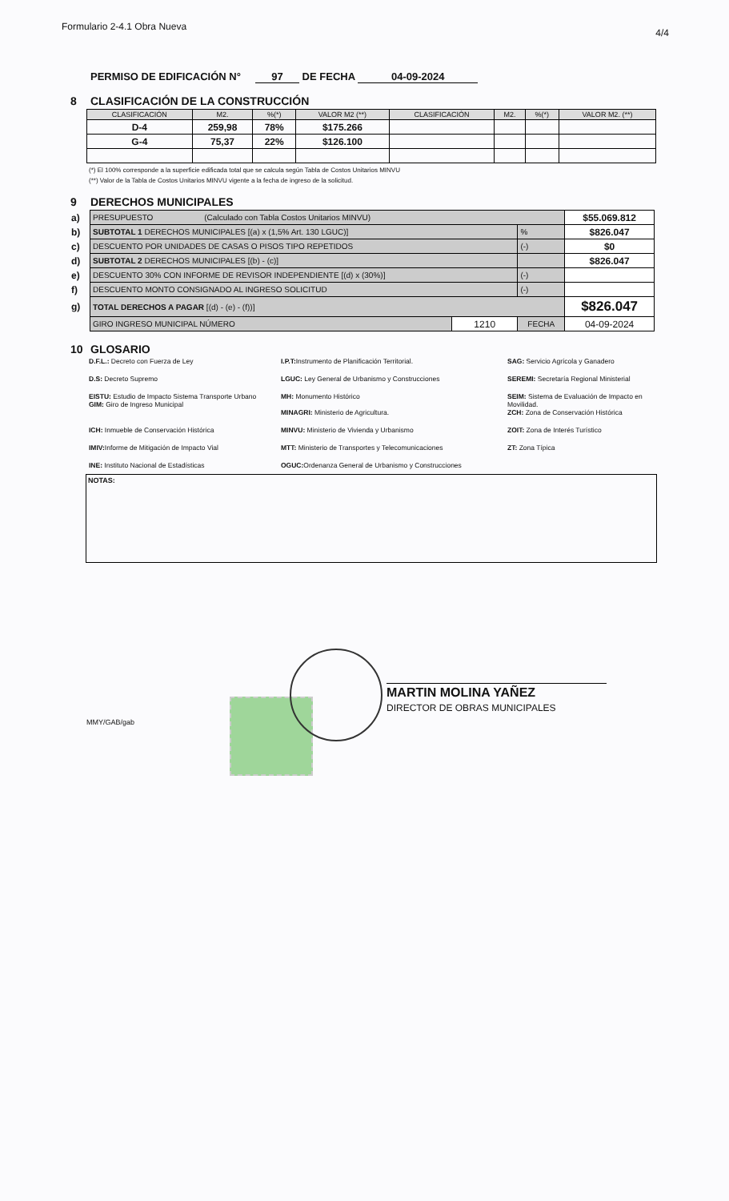Formulario 2-4.1 Obra Nueva
4/4
PERMISO DE EDIFICACIÓN N° 97 DE FECHA 04-09-2024
8 CLASIFICACIÓN DE LA CONSTRUCCIÓN
| CLASIFICACIÓN | M2. | %(*) | VALOR M2 (**) | CLASIFICACIÓN | M2. | %(*) | VALOR M2. (**) |
| --- | --- | --- | --- | --- | --- | --- | --- |
| D-4 | 259,98 | 78% | $175.266 | | | | |
| G-4 | 75,37 | 22% | $126.100 | | | | |
(*) El 100% corresponde a la superficie edificada total que se calcula según Tabla de Costos Unitarios MINVU
(**) Valor de la Tabla de Costos Unitarios MINVU vigente a la fecha de ingreso de la solicitud.
9 DERECHOS MUNICIPALES
| a) | PRESUPUESTO (Calculado con Tabla Costos Unitarios MINVU) | | | $55.069.812 |
| b) | SUBTOTAL 1 DERECHOS MUNICIPALES [(a) x (1,5% Art. 130 LGUC)] | | % | $826.047 |
| c) | DESCUENTO POR UNIDADES DE CASAS O PISOS TIPO REPETIDOS | | (-) | $0 |
| d) | SUBTOTAL 2 DERECHOS MUNICIPALES [(b) - (c)] | | | $826.047 |
| e) | DESCUENTO 30% CON INFORME DE REVISOR INDEPENDIENTE [(d) x (30%)] | | (-) | |
| f) | DESCUENTO MONTO CONSIGNADO AL INGRESO SOLICITUD | | (-) | |
| g) | TOTAL DERECHOS A PAGAR [(d) - (e) - (f))] | | | $826.047 |
| | GIRO INGRESO MUNICIPAL NÚMERO | 1210 | FECHA | 04-09-2024 |
10 GLOSARIO
D.F.L.: Decreto con Fuerza de Ley
I.P.T: Instrumento de Planificación Territorial.
SAG: Servicio Agrícola y Ganadero
D.S: Decreto Supremo
LGUC: Ley General de Urbanismo y Construcciones
SEREMI: Secretaría Regional Ministerial
EISTU: Estudio de Impacto Sistema Transporte Urbano
GIM: Giro de Ingreso Municipal
MH: Monumento Histórico
MINAGRI: Ministerio de Agricultura.
SEIM: Sistema de Evaluación de Impacto en Movilidad.
ZCH: Zona de Conservación Histórica
ICH: Inmueble de Conservación Histórica
MINVU: Ministerio de Vivienda y Urbanismo
ZOIT: Zona de Interés Turístico
IMIV: Informe de Mitigación de Impacto Vial
MTT: Ministerio de Transportes y Telecomunicaciones
ZT: Zona Típica
INE: Instituto Nacional de Estadísticas
OGUC: Ordenanza General de Urbanismo y Construcciones
NOTAS:
MARTIN MOLINA YAÑEZ
DIRECTOR DE OBRAS MUNICIPALES
MMY/GAB/gab